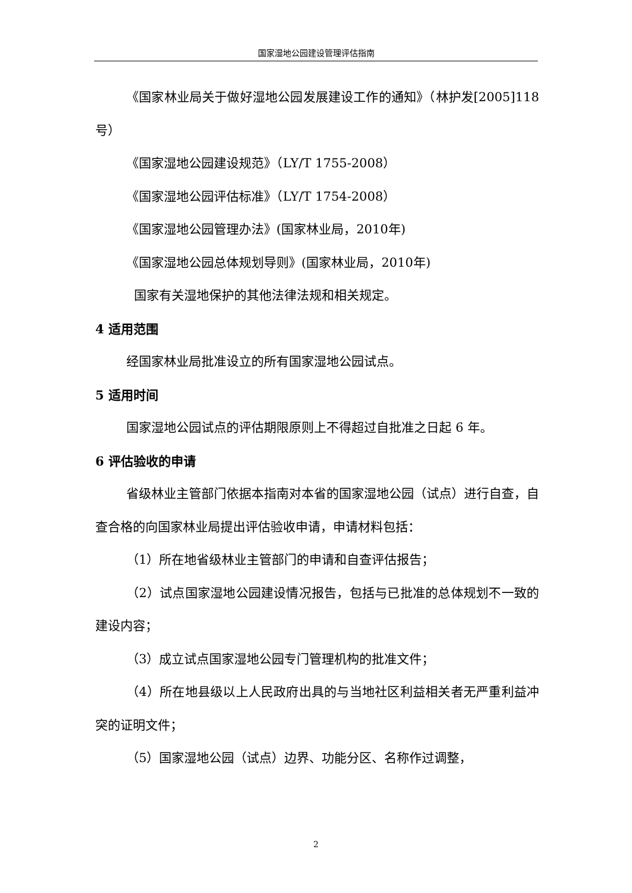国家湿地公园建设管理评估指南
《国家林业局关于做好湿地公园发展建设工作的通知》（林护发[2005]118号）
《国家湿地公园建设规范》（LY/T 1755-2008）
《国家湿地公园评估标准》（LY/T 1754-2008）
《国家湿地公园管理办法》(国家林业局，2010年)
《国家湿地公园总体规划导则》(国家林业局，2010年)
国家有关湿地保护的其他法律法规和相关规定。
4 适用范围
经国家林业局批准设立的所有国家湿地公园试点。
5 适用时间
国家湿地公园试点的评估期限原则上不得超过自批准之日起 6 年。
6 评估验收的申请
省级林业主管部门依据本指南对本省的国家湿地公园（试点）进行自查，自查合格的向国家林业局提出评估验收申请，申请材料包括：
（1）所在地省级林业主管部门的申请和自查评估报告；
（2）试点国家湿地公园建设情况报告，包括与已批准的总体规划不一致的建设内容；
（3）成立试点国家湿地公园专门管理机构的批准文件；
（4）所在地县级以上人民政府出具的与当地社区利益相关者无严重利益冲突的证明文件；
（5）国家湿地公园（试点）边界、功能分区、名称作过调整，
2